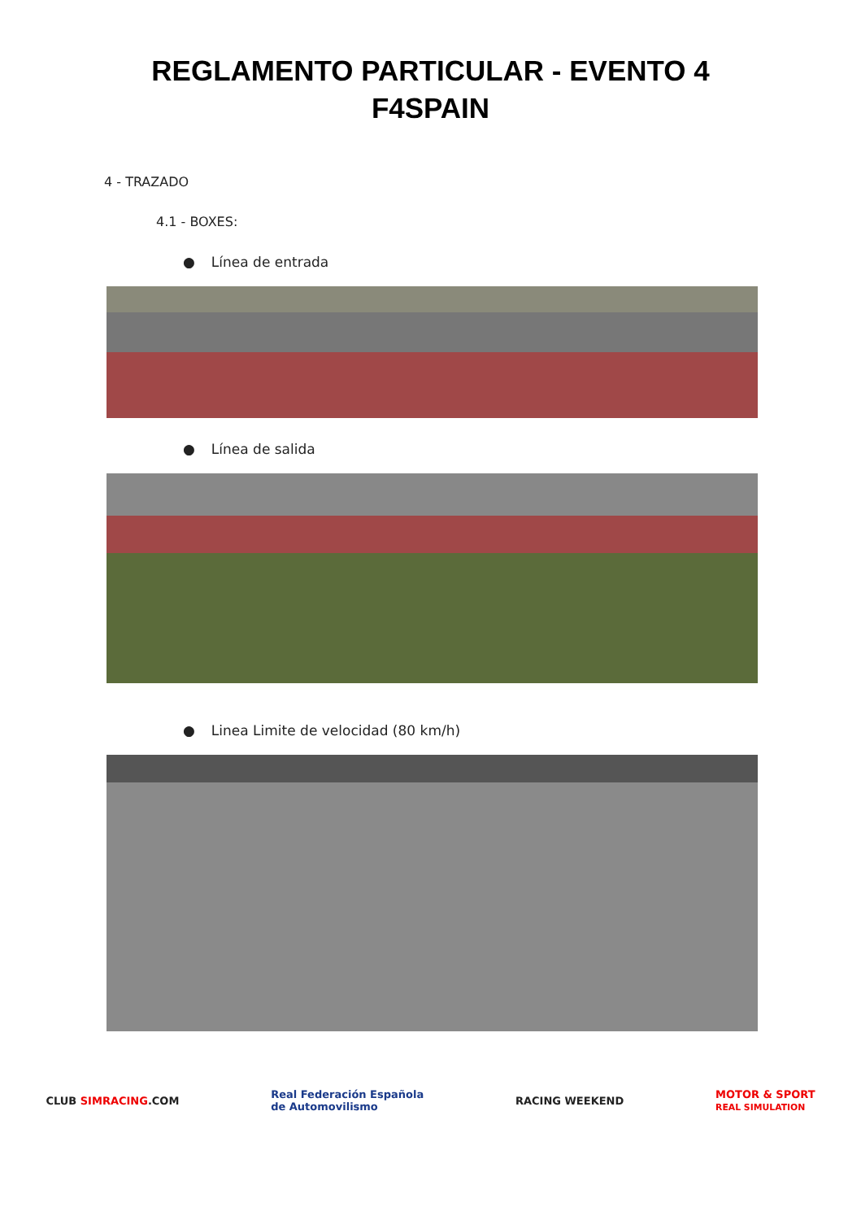REGLAMENTO PARTICULAR - EVENTO 4
F4SPAIN
4 - TRAZADO
4.1 - BOXES:
● Línea de entrada
● Línea de salida
● Linea Limite de velocidad (80 km/h)
CLUB SIMRACING.COM
Real Federación Española
de Automovilismo
RACING WEEKEND
MOTOR & SPORT
REAL SIMULATION